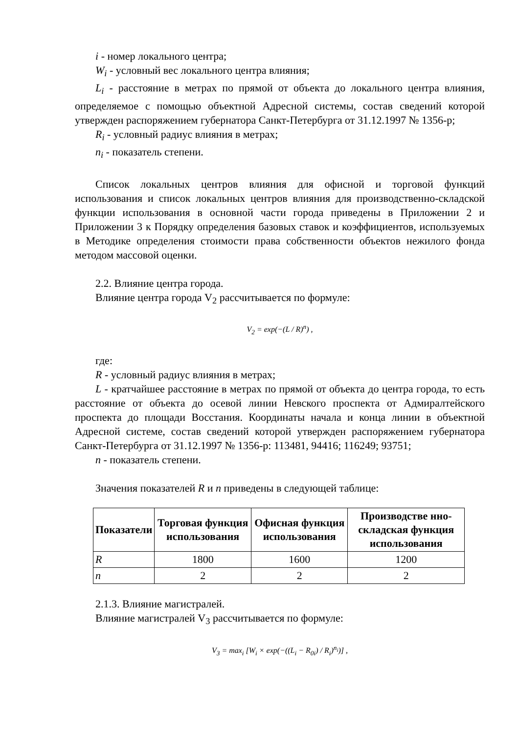i - номер локального центра;
W<sub>i</sub> - условный вес локального центра влияния;
L<sub>i</sub> - расстояние в метрах по прямой от объекта до локального центра влияния, определяемое с помощью объектной Адресной системы, состав сведений которой утвержден распоряжением губернатора Санкт-Петербурга от 31.12.1997 № 1356-р;
R<sub>i</sub> - условный радиус влияния в метрах;
n<sub>i</sub> - показатель степени.
Список локальных центров влияния для офисной и торговой функций использования и список локальных центров влияния для производственно-складской функции использования в основной части города приведены в Приложении 2 и Приложении 3 к Порядку определения базовых ставок и коэффициентов, используемых в Методике определения стоимости права собственности объектов нежилого фонда методом массовой оценки.
2.2. Влияние центра города.
Влияние центра города V<sub>2</sub> рассчитывается по формуле:
V<sub>2</sub> = exp(−(L / R)<sup>n</sup>) ,
где:
R - условный радиус влияния в метрах;
L - кратчайшее расстояние в метрах по прямой от объекта до центра города, то есть расстояние от объекта до осевой линии Невского проспекта от Адмиралтейского проспекта до площади Восстания. Координаты начала и конца линии в объектной Адресной системе, состав сведений которой утвержден распоряжением губернатора Санкт-Петербурга от 31.12.1997 № 1356-р: 113481, 94416; 116249; 93751;
n - показатель степени.
Значения показателей R и n приведены в следующей таблице:
| Показатели | Торговая функция использования | Офисная функция использования | Производстве нно-складская функция использования |
| --- | --- | --- | --- |
| R | 1800 | 1600 | 1200 |
| n | 2 | 2 | 2 |
2.1.3. Влияние магистралей.
Влияние магистралей V<sub>3</sub> рассчитывается по формуле:
V<sub>3</sub> = max<sub>i</sub> [W<sub>i</sub> × exp(−((L<sub>i</sub> − R<sub>0i</sub>) / R<sub>i</sub>)<sup>n<sub>i</sub></sup>)] ,